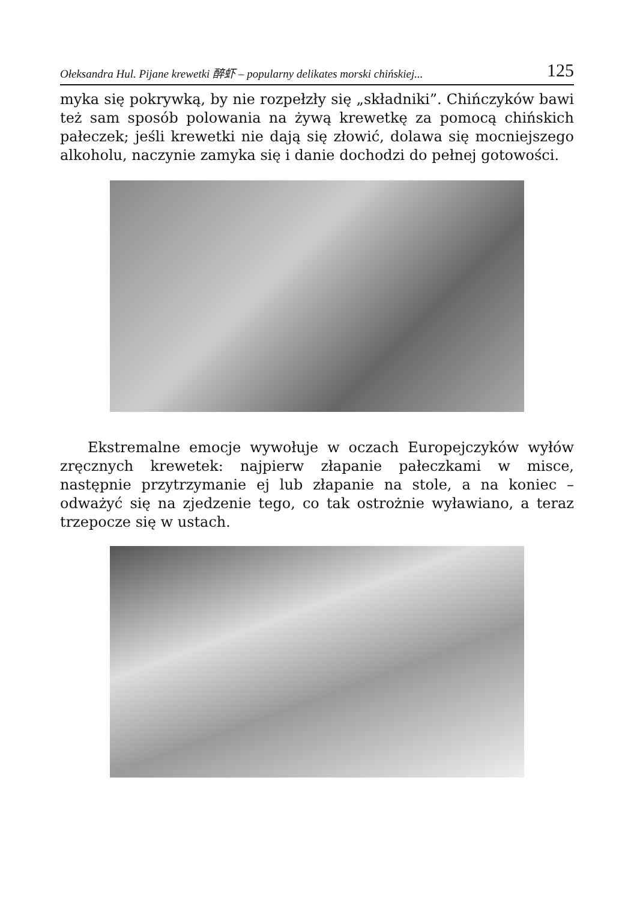Ołeksandra Hul. Pijane krewetki 醉虾 – popularny delikates morski chińskiej... 125
myka się pokrywką, by nie rozpełzły się „składniki”. Chińczyków bawi też sam sposób polowania na żywą krewetkę za pomocą chińskich pałeczek; jeśli krewetki nie dają się złowić, dolawa się mocniejszego alkoholu, naczynie zamyka się i danie dochodzi do pełnej gotowości.
Ekstremalne emocje wywołuje w oczach Europejczyków wyłów zręcznych krewetek: najpierw złapanie pałeczkami w misce, następnie przytrzymanie ej lub złapanie na stole, a na koniec – odważyć się na zjedzenie tego, co tak ostrożnie wyławiano, a teraz trzepocze się w ustach.